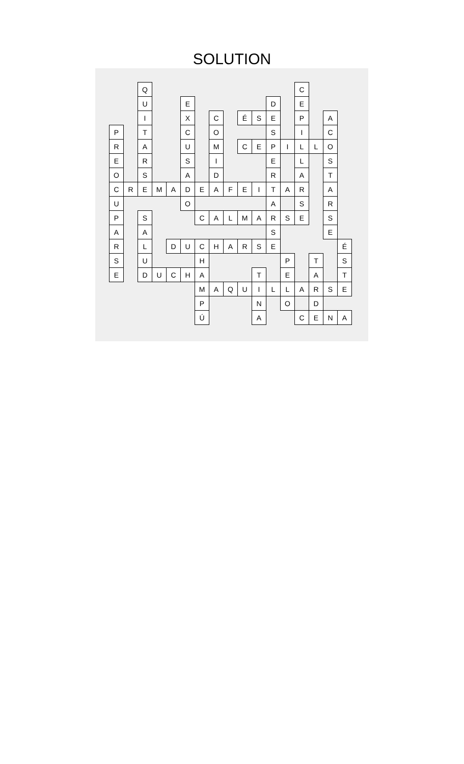SOLUTION
| | | Q | | | | | | | | | | | C | | | |
| | | U | | | E | | | | | | D | | E | | | |
| | | I | | | X | | C | | É | S | E | | P | | A | |
| P | | T | | | C | | O | | | | S | | I | | C | |
| R | | A | | | U | | M | | C | E | P | I | L | L | O | |
| E | | R | | | S | | I | | | | E | | L | | S | |
| O | | S | | | A | | D | | | | R | | A | | T | |
| C | R | E | M | A | D | E | A | F | E | I | T | A | R | | A | |
| U | | | | | O | | | | | | A | | S | | R | |
| P | | S | | | | C | A | L | M | A | R | S | E | | S | |
| A | | A | | | | | | | | | S | | | | E | |
| R | | L | | D | U | C | H | A | R | S | E | | | | | É |
| S | | U | | | | H | | | | | | P | | T | | S |
| E | | D | U | C | H | A | | | | T | | E | | A | | T |
| | | | | | | M | A | Q | U | I | L | L | A | R | S | E |
| | | | | | | P | | | | N | | O | | D | | |
| | | | | | | Ú | | | | A | | | C | E | N | A |